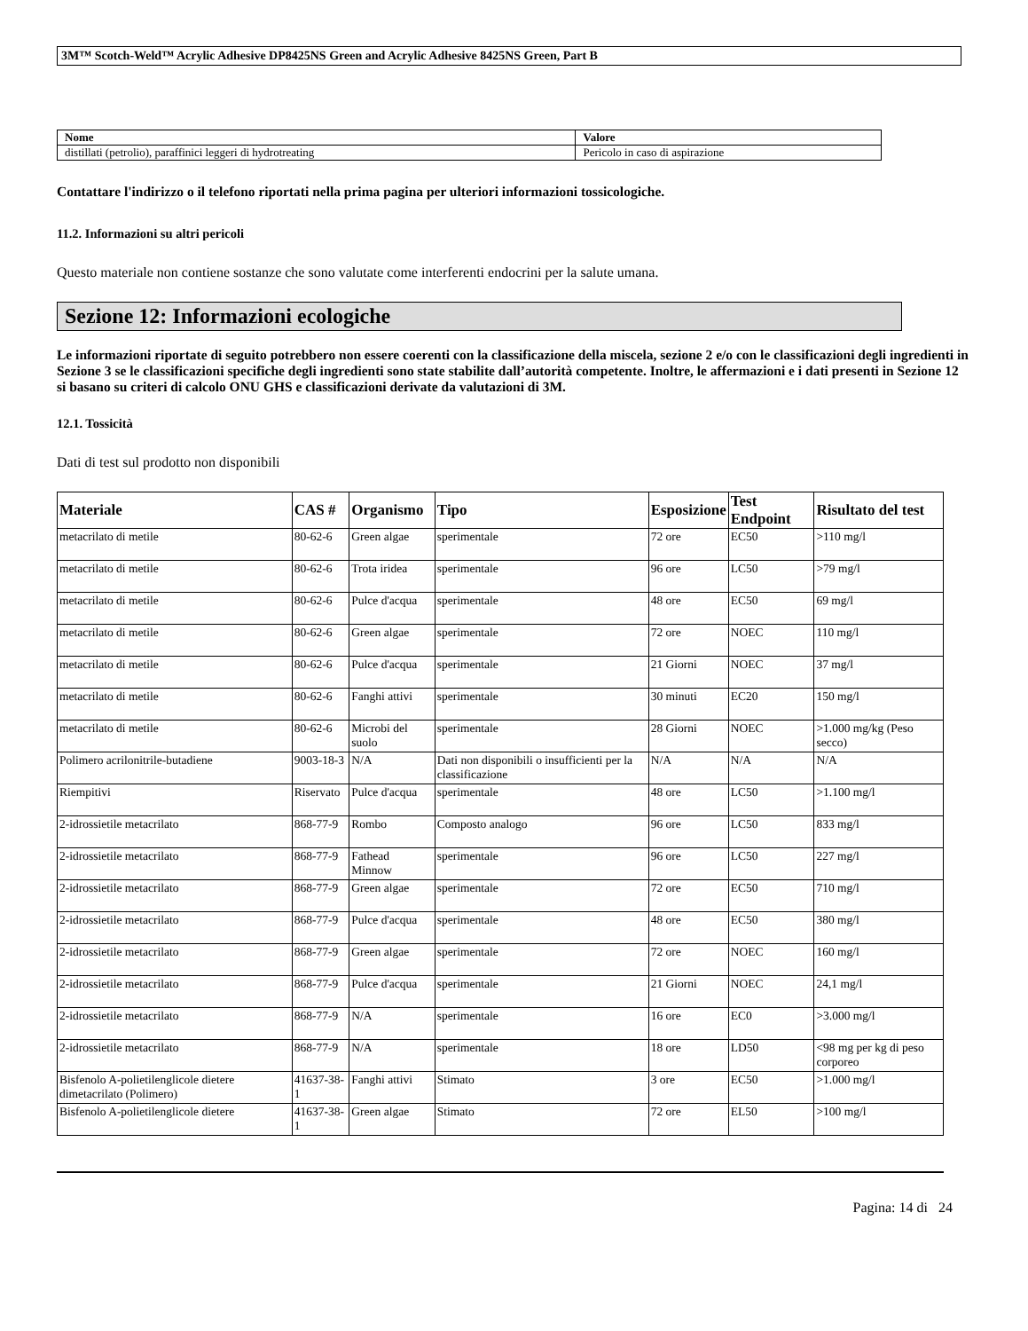3M™ Scotch-Weld™ Acrylic Adhesive DP8425NS Green and Acrylic Adhesive 8425NS Green, Part B
| Nome | Valore |
| distillati (petrolio), paraffinici leggeri di hydrotreating | Pericolo in caso di aspirazione |
Contattare l'indirizzo o il telefono riportati nella prima pagina per ulteriori informazioni tossicologiche.
11.2. Informazioni su altri pericoli
Questo materiale non contiene sostanze che sono valutate come interferenti endocrini per la salute umana.
Sezione 12: Informazioni ecologiche
Le informazioni riportate di seguito potrebbero non essere coerenti con la classificazione della miscela, sezione 2 e/o con le classificazioni degli ingredienti in Sezione 3 se le classificazioni specifiche degli ingredienti sono state stabilite dall’autorità competente. Inoltre, le affermazioni e i dati presenti in Sezione 12 si basano su criteri di calcolo ONU GHS e classificazioni derivate da valutazioni di 3M.
12.1. Tossicità
Dati di test sul prodotto non disponibili
| Materiale | CAS # | Organismo | Tipo | Esposizione | Test Endpoint | Risultato del test |
| --- | --- | --- | --- | --- | --- | --- |
| metacrilato di metile | 80-62-6 | Green algae | sperimentale | 72 ore | EC50 | >110 mg/l |
| metacrilato di metile | 80-62-6 | Trota iridea | sperimentale | 96 ore | LC50 | >79 mg/l |
| metacrilato di metile | 80-62-6 | Pulce d'acqua | sperimentale | 48 ore | EC50 | 69 mg/l |
| metacrilato di metile | 80-62-6 | Green algae | sperimentale | 72 ore | NOEC | 110 mg/l |
| metacrilato di metile | 80-62-6 | Pulce d'acqua | sperimentale | 21 Giorni | NOEC | 37 mg/l |
| metacrilato di metile | 80-62-6 | Fanghi attivi | sperimentale | 30 minuti | EC20 | 150 mg/l |
| metacrilato di metile | 80-62-6 | Microbi del suolo | sperimentale | 28 Giorni | NOEC | >1.000 mg/kg (Peso secco) |
| Polimero acrilonitrile-butadiene | 9003-18-3 | N/A | Dati non disponibili o insufficienti per la classificazione | N/A | N/A | N/A |
| Riempitivi | Riservato | Pulce d'acqua | sperimentale | 48 ore | LC50 | >1.100 mg/l |
| 2-idrossietile metacrilato | 868-77-9 | Rombo | Composto analogo | 96 ore | LC50 | 833 mg/l |
| 2-idrossietile metacrilato | 868-77-9 | Fathead Minnow | sperimentale | 96 ore | LC50 | 227 mg/l |
| 2-idrossietile metacrilato | 868-77-9 | Green algae | sperimentale | 72 ore | EC50 | 710 mg/l |
| 2-idrossietile metacrilato | 868-77-9 | Pulce d'acqua | sperimentale | 48 ore | EC50 | 380 mg/l |
| 2-idrossietile metacrilato | 868-77-9 | Green algae | sperimentale | 72 ore | NOEC | 160 mg/l |
| 2-idrossietile metacrilato | 868-77-9 | Pulce d'acqua | sperimentale | 21 Giorni | NOEC | 24,1 mg/l |
| 2-idrossietile metacrilato | 868-77-9 | N/A | sperimentale | 16 ore | EC0 | >3.000 mg/l |
| 2-idrossietile metacrilato | 868-77-9 | N/A | sperimentale | 18 ore | LD50 | <98 mg per kg di peso corporeo |
| Bisfenolo A-polietilenglicole dietere dimetacrilato (Polimero) | 41637-38-1 | Fanghi attivi | Stimato | 3 ore | EC50 | >1.000 mg/l |
| Bisfenolo A-polietilenglicole dietere | 41637-38-1 | Green algae | Stimato | 72 ore | EL50 | >100 mg/l |
Pagina: 14 di 24